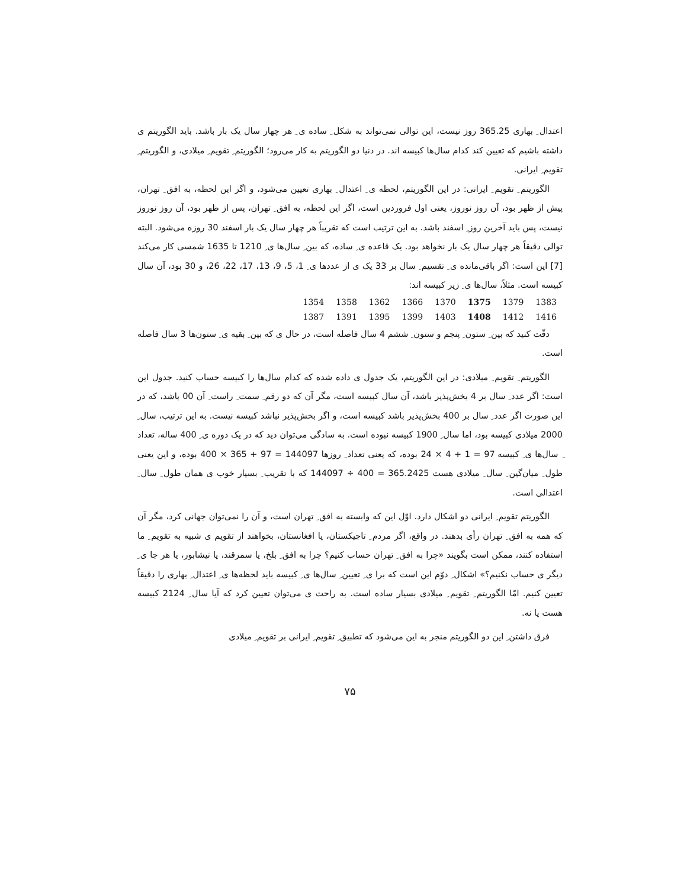اعتدال ِ بهاری 365.25 روز نیست، این توالی نمی‌تواند به شکل ِ ساده ی ِ هر چهار سال یک بار باشد. باید الگوریتم ی داشته باشیم که تعیین کند کدام سال‌ها کبیسه اند. در دنیا دو الگوریتم به کار می‌رود؛ الگوریتم ِ تقویم ِ میلادی، و الگوریتم ِ تقویم ِ ایرانی.
الگوریتم ِ تقویم ِ ایرانی: در این الگوریتم، لحظه ی ِ اعتدال ِ بهاری تعیین می‌شود، و اگر این لحظه، به افق ِ تهران، پیش از ظهر بود، آن روز نوروز، یعنی اول فروردین است، اگر این لحظه، به افق ِ تهران، پس از ظهر بود، آن روز نوروز نیست، پس باید آخرین روز ِ اسفند باشد. به این ترتیب است که تقریباً هر چهار سال یک بار اسفند 30 روزه می‌شود. البته توالی دقیقاً هر چهار سال یک بار نخواهد بود. یک قاعده ی ِ ساده، که بین ِ سال‌ها ی ِ 1210 تا 1635 شمسی کار می‌کند [7] این است: اگر باقی‌مانده ی ِ تقسیم ِ سال بر 33 یک ی از عددها ی ِ 1، 5، 9، 13، 17، 22، 26، و 30 بود، آن سال کبیسه است. مثلاً، سال‌ها ی ِ زیر کبیسه اند:
| 1354 | 1358 | 1362 | 1366 | 1370 | 1375 | 1379 | 1383 |
| 1387 | 1391 | 1395 | 1399 | 1403 | 1408 | 1412 | 1416 |
دقّت کنید که بین ِ ستون ِ پنجم و ستون ِ ششم 4 سال فاصله است، در حال ی که بین ِ بقیه ی ِ ستون‌ها 3 سال فاصله است.
الگوریتم ِ تقویم ِ میلادی: در این الگوریتم، یک جدول ی داده شده که کدام سال‌ها را کبیسه حساب کنید. جدول این است: اگر عدد ِ سال بر 4 بخش‌پذیر باشد، آن سال کبیسه است، مگر آن که دو رقم ِ سمت ِ راست ِ آن 00 باشد، که در این صورت اگر عدد ِ سال بر 400 بخش‌پذیر باشد کبیسه است، و اگر بخش‌پذیر نباشد کبیسه نیست. به این ترتیب، سال ِ 2000 میلادی کبیسه بود، اما سال ِ 1900 کبیسه نبوده است. به سادگی می‌توان دید که در یک دوره ی ِ 400 ساله، تعداد ِ سال‌ها ی ِ کبیسه 97 = 1 + 4 × 24 بوده، که یعنی تعداد ِ روزها 144097 = 97 + 365 × 400 بوده، و این یعنی طول ِ میان‌گین ِ سال ِ میلادی هست 365.2425 = 400 ÷ 144097 که با تقریب ِ بسیار خوب ی همان طول ِ سال ِ اعتدالی است.
الگوریتم تقویم ِ ایرانی دو اشکال دارد. اوّل این که وابسته به افق ِ تهران است، و آن را نمی‌توان جهانی کرد، مگر آن که همه به افق ِ تهران رأی بدهند. در واقع، اگر مردم ِ تاجیکستان، یا افغانستان، بخواهند از تقویم ی شبیه به تقویم ِ ما استفاده کنند، ممکن است بگویند «چرا به افق ِ تهران حساب کنیم؟ چرا به افق ِ بلخ، یا سمرقند، یا نیشابور، یا هر جا ی ِ دیگر ی حساب نکنیم؟» اشکال ِ دوّم این است که برا ی ِ تعیین ِ سال‌ها ی ِ کبیسه باید لحظه‌ها ی ِ اعتدال ِ بهاری را دقیقاً تعیین کنیم. امّا الگوریتم ِ تقویم ِ میلادی بسیار ساده است. به راحت ی می‌توان تعیین کرد که آیا سال ِ 2124 کبیسه هست یا نه.
فرق داشتن ِ این دو الگوریتم منجر به این می‌شود که تطبیق ِ تقویم ِ ایرانی بر تقویم ِ میلادی
۷۵